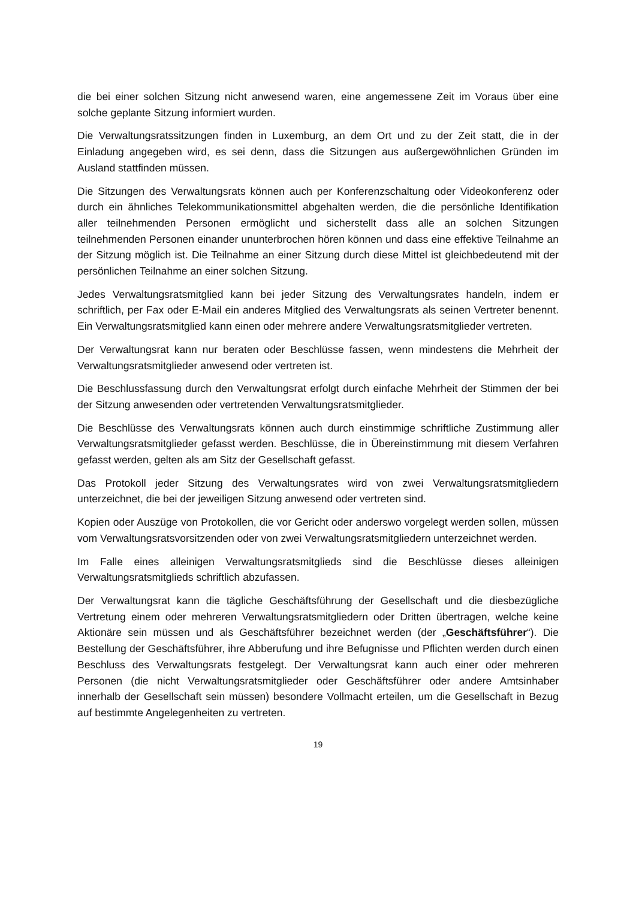die bei einer solchen Sitzung nicht anwesend waren, eine angemessene Zeit im Voraus über eine solche geplante Sitzung informiert wurden.
Die Verwaltungsratssitzungen finden in Luxemburg, an dem Ort und zu der Zeit statt, die in der Einladung angegeben wird, es sei denn, dass die Sitzungen aus außergewöhnlichen Gründen im Ausland stattfinden müssen.
Die Sitzungen des Verwaltungsrats können auch per Konferenzschaltung oder Videokonferenz oder durch ein ähnliches Telekommunikationsmittel abgehalten werden, die die persönliche Identifikation aller teilnehmenden Personen ermöglicht und sicherstellt dass alle an solchen Sitzungen teilnehmenden Personen einander ununterbrochen hören können und dass eine effektive Teilnahme an der Sitzung möglich ist. Die Teilnahme an einer Sitzung durch diese Mittel ist gleichbedeutend mit der persönlichen Teilnahme an einer solchen Sitzung.
Jedes Verwaltungsratsmitglied kann bei jeder Sitzung des Verwaltungsrates handeln, indem er schriftlich, per Fax oder E-Mail ein anderes Mitglied des Verwaltungsrats als seinen Vertreter benennt. Ein Verwaltungsratsmitglied kann einen oder mehrere andere Verwaltungsratsmitglieder vertreten.
Der Verwaltungsrat kann nur beraten oder Beschlüsse fassen, wenn mindestens die Mehrheit der Verwaltungsratsmitglieder anwesend oder vertreten ist.
Die Beschlussfassung durch den Verwaltungsrat erfolgt durch einfache Mehrheit der Stimmen der bei der Sitzung anwesenden oder vertretenden Verwaltungsratsmitglieder.
Die Beschlüsse des Verwaltungsrats können auch durch einstimmige schriftliche Zustimmung aller Verwaltungsratsmitglieder gefasst werden. Beschlüsse, die in Übereinstimmung mit diesem Verfahren gefasst werden, gelten als am Sitz der Gesellschaft gefasst.
Das Protokoll jeder Sitzung des Verwaltungsrates wird von zwei Verwaltungsratsmitgliedern unterzeichnet, die bei der jeweiligen Sitzung anwesend oder vertreten sind.
Kopien oder Auszüge von Protokollen, die vor Gericht oder anderswo vorgelegt werden sollen, müssen vom Verwaltungsratsvorsitzenden oder von zwei Verwaltungsratsmitgliedern unterzeichnet werden.
Im Falle eines alleinigen Verwaltungsratsmitglieds sind die Beschlüsse dieses alleinigen Verwaltungsratsmitglieds schriftlich abzufassen.
Der Verwaltungsrat kann die tägliche Geschäftsführung der Gesellschaft und die diesbezügliche Vertretung einem oder mehreren Verwaltungsratsmitgliedern oder Dritten übertragen, welche keine Aktionäre sein müssen und als Geschäftsführer bezeichnet werden (der „Geschäftsführer“). Die Bestellung der Geschäftsführer, ihre Abberufung und ihre Befugnisse und Pflichten werden durch einen Beschluss des Verwaltungsrats festgelegt. Der Verwaltungsrat kann auch einer oder mehreren Personen (die nicht Verwaltungsratsmitglieder oder Geschäftsführer oder andere Amtsinhaber innerhalb der Gesellschaft sein müssen) besondere Vollmacht erteilen, um die Gesellschaft in Bezug auf bestimmte Angelegenheiten zu vertreten.
19